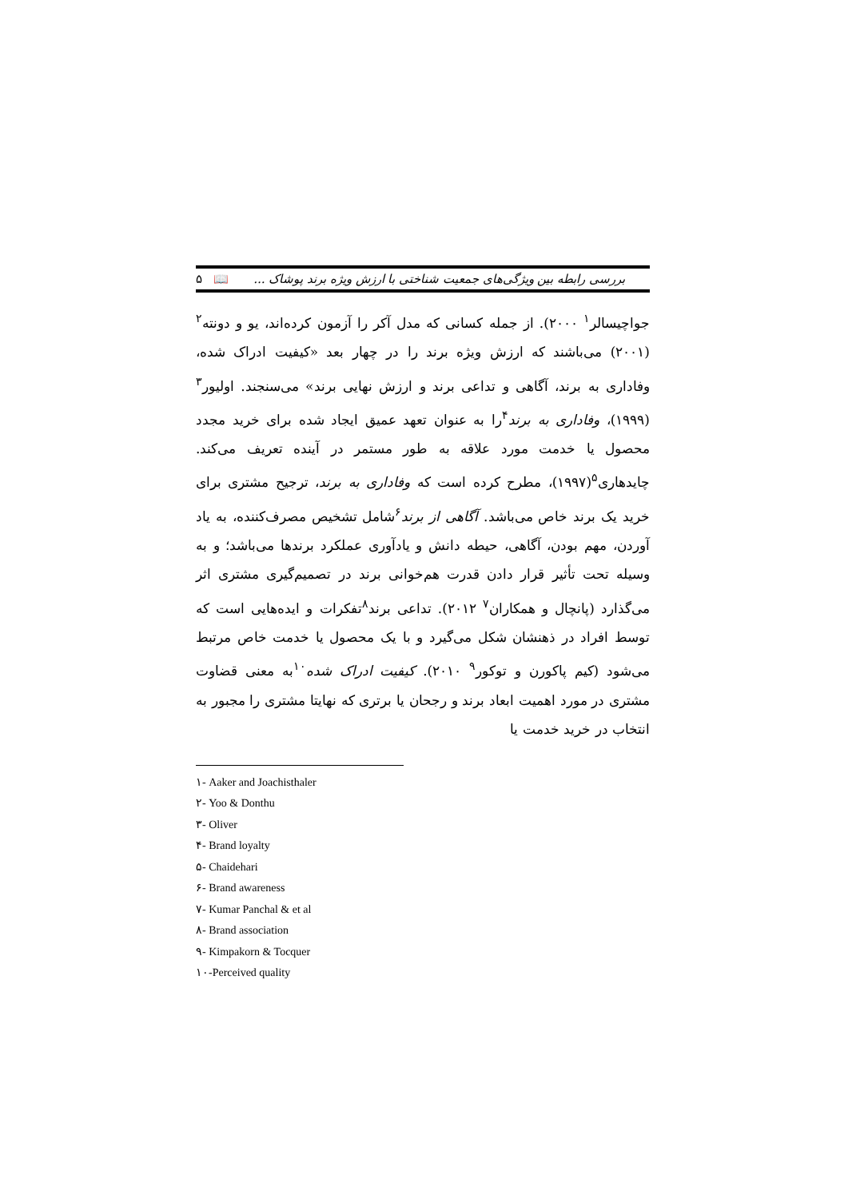بررسی رابطه بین ویژگی‌های جمعیت شناختی با ارزش ویژه برند پوشاک ... 📖 ۵
جواچیسالر<sup>۱</sup> ۲۰۰۰). از جمله کسانی که مدل آکر را آزمون کرده‌اند، یو و دونته<sup>۲</sup> (۲۰۰۱) می‌باشند که ارزش ویژه برند را در چهار بعد «کیفیت ادراک شده، وفاداری به برند، آگاهی و تداعی برند و ارزش نهایی برند» می‌سنجند. اولیور<sup>۳</sup> (۱۹۹۹)، وفاداری به برند<sup>۴</sup>را به عنوان تعهد عمیق ایجاد شده برای خرید مجدد محصول یا خدمت مورد علاقه به طور مستمر در آینده تعریف می‌کند. چایدهاری<sup>۵</sup>(۱۹۹۷)، مطرح کرده است که وفاداری به برند، ترجیح مشتری برای خرید یک برند خاص می‌باشد. آگاهی از برند<sup>۶</sup>شامل تشخیص مصرف‌کننده، به یاد آوردن، مهم بودن، آگاهی، حیطه دانش و یادآوری عملکرد برندها می‌باشد؛ و به وسیله تحت تأثیر قرار دادن قدرت هم‌خوانی برند در تصمیم‌گیری مشتری اثر می‌گذارد (پانچال و همکاران<sup>۷</sup> ۲۰۱۲). تداعی برند<sup>۸</sup>تفکرات و ایده‌هایی است که توسط افراد در ذهنشان شکل می‌گیرد و با یک محصول یا خدمت خاص مرتبط می‌شود (کیم پاکورن و توکور<sup>۹</sup> ۲۰۱۰). کیفیت ادراک شده<sup>۱۰</sup>به معنی قضاوت مشتری در مورد اهمیت ابعاد برند و رجحان یا برتری که نهایتا مشتری را مجبور به انتخاب در خرید خدمت یا
۱- Aaker and Joachisthaler
۲- Yoo & Donthu
۳- Oliver
۴- Brand loyalty
۵- Chaidehari
۶- Brand awareness
۷- Kumar Panchal & et al
۸- Brand association
۹- Kimpakorn & Tocquer
۱۰-Perceived quality